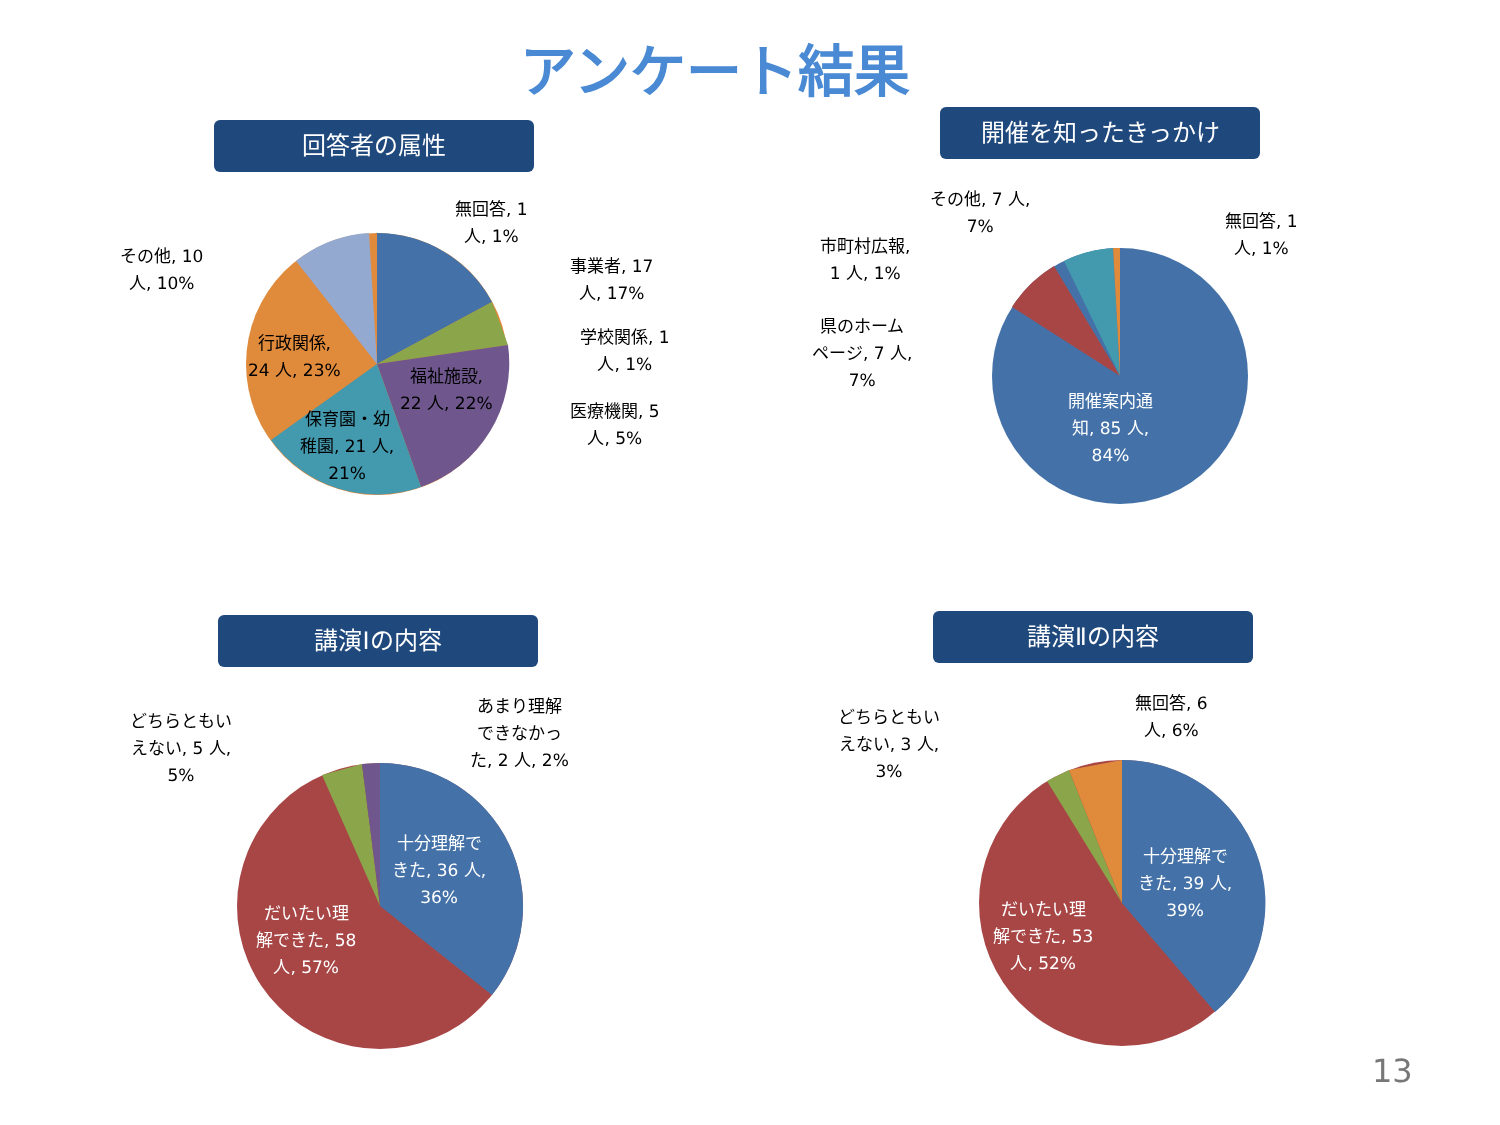アンケート結果
回答者の属性 開催を知ったきっかけ
講演Ⅰの内容 講演Ⅱの内容
無回答, 1
人, 1%
その他, 10
人, 10%
事業者, 17
人, 17%
学校関係, 1
人, 1%
行政関係,
24 人, 23%
福祉施設,
22 人, 22%
医療機関, 5
人, 5%
保育園・幼
稚園, 21 人,
21%
その他, 7 人,
7%
無回答, 1
人, 1%
市町村広報,
1 人, 1%
県のホーム
ページ, 7 人,
7%
開催案内通
知, 85 人,
84%
どちらともい
えない, 5 人,
5%
あまり理解
できなかっ
た, 2 人, 2%
十分理解で
きた, 36 人,
36%
だいたい理
解できた, 58
人, 57%
どちらともい
えない, 3 人,
3%
無回答, 6
人, 6%
十分理解で
きた, 39 人,
39%
だいたい理
解できた, 53
人, 52%
13